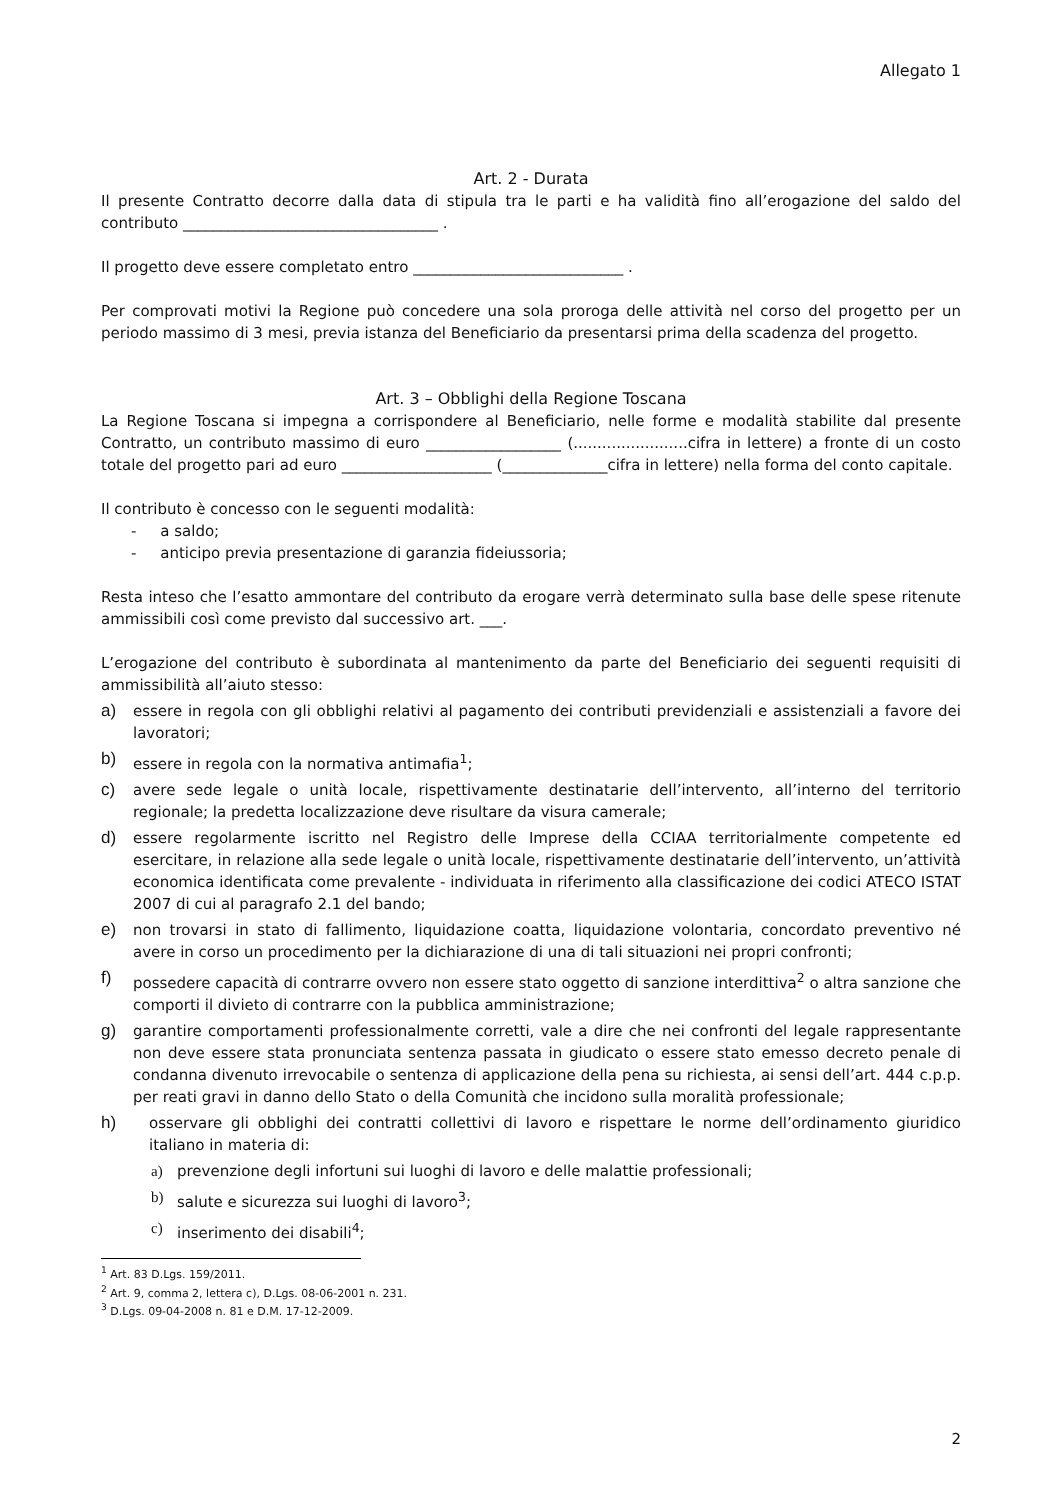Allegato 1
Art. 2 - Durata
Il presente Contratto decorre dalla data di stipula tra le parti e ha validità fino all’erogazione del saldo del contributo __________________________________ .
Il progetto deve essere completato entro ____________________________ .
Per comprovati motivi la Regione può concedere una sola proroga delle attività nel corso del progetto per un periodo massimo di 3 mesi, previa istanza del Beneficiario da presentarsi prima della scadenza del progetto.
Art. 3 – Obblighi della Regione Toscana
La Regione Toscana si impegna a corrispondere al Beneficiario, nelle forme e modalità stabilite dal presente Contratto, un contributo massimo di euro __________________ (........................cifra in lettere) a fronte di un costo totale del progetto pari ad euro ____________________ (______________cifra in lettere) nella forma del conto capitale.
Il contributo è concesso con le seguenti modalità:
- a saldo;
- anticipo previa presentazione di garanzia fideiussoria;
Resta inteso che l’esatto ammontare del contributo da erogare verrà determinato sulla base delle spese ritenute ammissibili così come previsto dal successivo art. ___.
L’erogazione del contributo è subordinata al mantenimento da parte del Beneficiario dei seguenti requisiti di ammissibilità all’aiuto stesso:
a) essere in regola con gli obblighi relativi al pagamento dei contributi previdenziali e assistenziali a favore dei lavoratori;
b) essere in regola con la normativa antimafia<sup>1</sup>;
c) avere sede legale o unità locale, rispettivamente destinatarie dell’intervento, all’interno del territorio regionale; la predetta localizzazione deve risultare da visura camerale;
d) essere regolarmente iscritto nel Registro delle Imprese della CCIAA territorialmente competente ed esercitare, in relazione alla sede legale o unità locale, rispettivamente destinatarie dell’intervento, un’attività economica identificata come prevalente - individuata in riferimento alla classificazione dei codici ATECO ISTAT 2007 di cui al paragrafo 2.1 del bando;
e) non trovarsi in stato di fallimento, liquidazione coatta, liquidazione volontaria, concordato preventivo né avere in corso un procedimento per la dichiarazione di una di tali situazioni nei propri confronti;
f) possedere capacità di contrarre ovvero non essere stato oggetto di sanzione interdittiva<sup>2</sup> o altra sanzione che comporti il divieto di contrarre con la pubblica amministrazione;
g) garantire comportamenti professionalmente corretti, vale a dire che nei confronti del legale rappresentante non deve essere stata pronunciata sentenza passata in giudicato o essere stato emesso decreto penale di condanna divenuto irrevocabile o sentenza di applicazione della pena su richiesta, ai sensi dell’art. 444 c.p.p. per reati gravi in danno dello Stato o della Comunità che incidono sulla moralità professionale;
h) osservare gli obblighi dei contratti collettivi di lavoro e rispettare le norme dell’ordinamento giuridico italiano in materia di:
a) prevenzione degli infortuni sui luoghi di lavoro e delle malattie professionali;
b) salute e sicurezza sui luoghi di lavoro<sup>3</sup>;
c) inserimento dei disabili<sup>4</sup>;
<sup>1</sup> Art. 83 D.Lgs. 159/2011.
<sup>2</sup> Art. 9, comma 2, lettera c), D.Lgs. 08-06-2001 n. 231.
<sup>3</sup> D.Lgs. 09-04-2008 n. 81 e D.M. 17-12-2009.
2